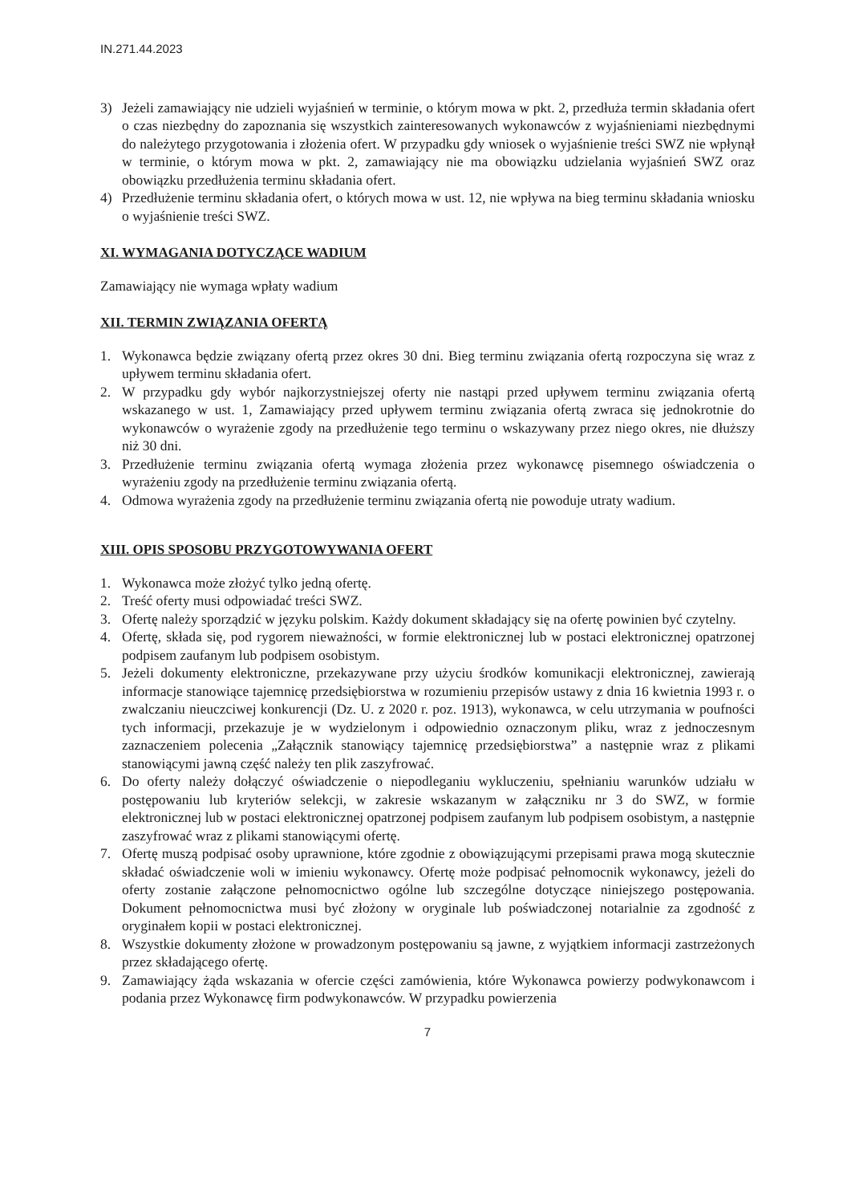IN.271.44.2023
3) Jeżeli zamawiający nie udzieli wyjaśnień w terminie, o którym mowa w pkt. 2, przedłuża termin składania ofert o czas niezbędny do zapoznania się wszystkich zainteresowanych wykonawców z wyjaśnieniami niezbędnymi do należytego przygotowania i złożenia ofert. W przypadku gdy wniosek o wyjaśnienie treści SWZ nie wpłynął w terminie, o którym mowa w pkt. 2, zamawiający nie ma obowiązku udzielania wyjaśnień SWZ oraz obowiązku przedłużenia terminu składania ofert.
4) Przedłużenie terminu składania ofert, o których mowa w ust. 12, nie wpływa na bieg terminu składania wniosku o wyjaśnienie treści SWZ.
XI. WYMAGANIA DOTYCZĄCE WADIUM
Zamawiający nie wymaga wpłaty wadium
XII. TERMIN ZWIĄZANIA OFERTĄ
1. Wykonawca będzie związany ofertą przez okres 30 dni. Bieg terminu związania ofertą rozpoczyna się wraz z upływem terminu składania ofert.
2. W przypadku gdy wybór najkorzystniejszej oferty nie nastąpi przed upływem terminu związania ofertą wskazanego w ust. 1, Zamawiający przed upływem terminu związania ofertą zwraca się jednokrotnie do wykonawców o wyrażenie zgody na przedłużenie tego terminu o wskazywany przez niego okres, nie dłuższy niż 30 dni.
3. Przedłużenie terminu związania ofertą wymaga złożenia przez wykonawcę pisemnego oświadczenia o wyrażeniu zgody na przedłużenie terminu związania ofertą.
4. Odmowa wyrażenia zgody na przedłużenie terminu związania ofertą nie powoduje utraty wadium.
XIII. OPIS SPOSOBU PRZYGOTOWYWANIA OFERT
1. Wykonawca może złożyć tylko jedną ofertę.
2. Treść oferty musi odpowiadać treści SWZ.
3. Ofertę należy sporządzić w języku polskim. Każdy dokument składający się na ofertę powinien być czytelny.
4. Ofertę, składa się, pod rygorem nieważności, w formie elektronicznej lub w postaci elektronicznej opatrzonej podpisem zaufanym lub podpisem osobistym.
5. Jeżeli dokumenty elektroniczne, przekazywane przy użyciu środków komunikacji elektronicznej, zawierają informacje stanowiące tajemnicę przedsiębiorstwa w rozumieniu przepisów ustawy z dnia 16 kwietnia 1993 r. o zwalczaniu nieuczciwej konkurencji (Dz. U. z 2020 r. poz. 1913), wykonawca, w celu utrzymania w poufności tych informacji, przekazuje je w wydzielonym i odpowiednio oznaczonym pliku, wraz z jednoczesnym zaznaczeniem polecenia „Załącznik stanowiący tajemnicę przedsiębiorstwa” a następnie wraz z plikami stanowiącymi jawną część należy ten plik zaszyfrować.
6. Do oferty należy dołączyć oświadczenie o niepodleganiu wykluczeniu, spełnianiu warunków udziału w postępowaniu lub kryteriów selekcji, w zakresie wskazanym w załączniku nr 3 do SWZ, w formie elektronicznej lub w postaci elektronicznej opatrzonej podpisem zaufanym lub podpisem osobistym, a następnie zaszyfrować wraz z plikami stanowiącymi ofertę.
7. Ofertę muszą podpisać osoby uprawnione, które zgodnie z obowiązującymi przepisami prawa mogą skutecznie składać oświadczenie woli w imieniu wykonawcy. Ofertę może podpisać pełnomocnik wykonawcy, jeżeli do oferty zostanie załączone pełnomocnictwo ogólne lub szczególne dotyczące niniejszego postępowania. Dokument pełnomocnictwa musi być złożony w oryginale lub poświadczonej notarialnie za zgodność z oryginałem kopii w postaci elektronicznej.
8. Wszystkie dokumenty złożone w prowadzonym postępowaniu są jawne, z wyjątkiem informacji zastrzeżonych przez składającego ofertę.
9. Zamawiający żąda wskazania w ofercie części zamówienia, które Wykonawca powierzy podwykonawcom i podania przez Wykonawcę firm podwykonawców. W przypadku powierzenia
7